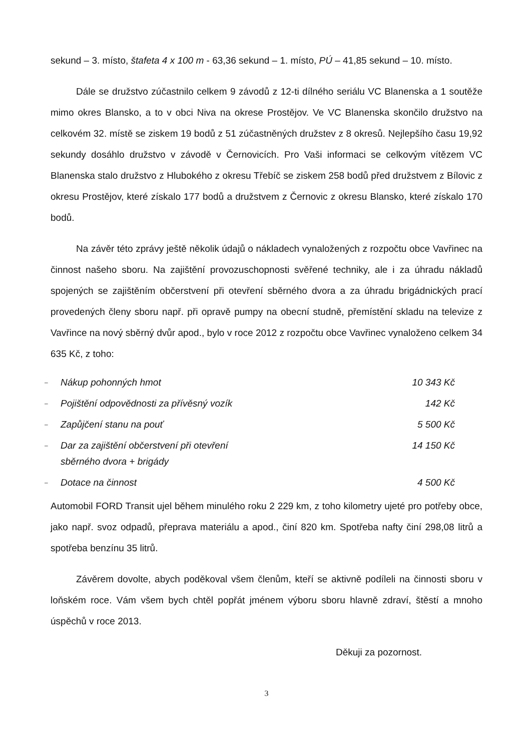sekund – 3. místo, štafeta 4 x 100 m - 63,36 sekund – 1. místo, PÚ – 41,85 sekund – 10. místo.
Dále se družstvo zúčastnilo celkem 9 závodů z 12-ti dílného seriálu VC Blanenska a 1 soutěže mimo okres Blansko, a to v obci Niva na okrese Prostějov. Ve VC Blanenska skončilo družstvo na celkovém 32. místě se ziskem 19 bodů z 51 zúčastněných družstev z 8 okresů. Nejlepšího času 19,92 sekundy dosáhlo družstvo v závodě v Černovicích. Pro Vaši informaci se celkovým vítězem VC Blanenska stalo družstvo z Hlubokého z okresu Třebíč se ziskem 258 bodů před družstvem z Bílovic z okresu Prostějov, které získalo 177 bodů a družstvem z Černovic z okresu Blansko, které získalo 170 bodů.
Na závěr této zprávy ještě několik údajů o nákladech vynaložených z rozpočtu obce Vavřinec na činnost našeho sboru. Na zajištění provozuschopnosti svěřené techniky, ale i za úhradu nákladů spojených se zajištěním občerstvení při otevření sběrného dvora a za úhradu brigádnických prací provedených členy sboru např. při opravě pumpy na obecní studně, přemístění skladu na televize z Vavřince na nový sběrný dvůr apod., bylo v roce 2012 z rozpočtu obce Vavřinec vynaloženo celkem 34 635 Kč, z toho:
| – | Nákup pohonných hmot | 10 343 Kč |
| – | Pojištění odpovědnosti za přívěsný vozík | 142 Kč |
| – | Zapůjčení stanu na pouť | 5 500 Kč |
| – | Dar za zajištění občerstvení při otevření sběrného dvora + brigády | 14 150 Kč |
| – | Dotace na činnost | 4 500 Kč |
Automobil FORD Transit ujel během minulého roku 2 229 km, z toho kilometry ujeté pro potřeby obce, jako např. svoz odpadů, přeprava materiálu a apod., činí 820 km. Spotřeba nafty činí 298,08 litrů a spotřeba benzínu 35 litrů.
Závěrem dovolte, abych poděkoval všem členům, kteří se aktivně podíleli na činnosti sboru v loňském roce. Vám všem bych chtěl popřát jménem výboru sboru hlavně zdraví, štěstí a mnoho úspěchů v roce 2013.
Děkuji za pozornost.
3